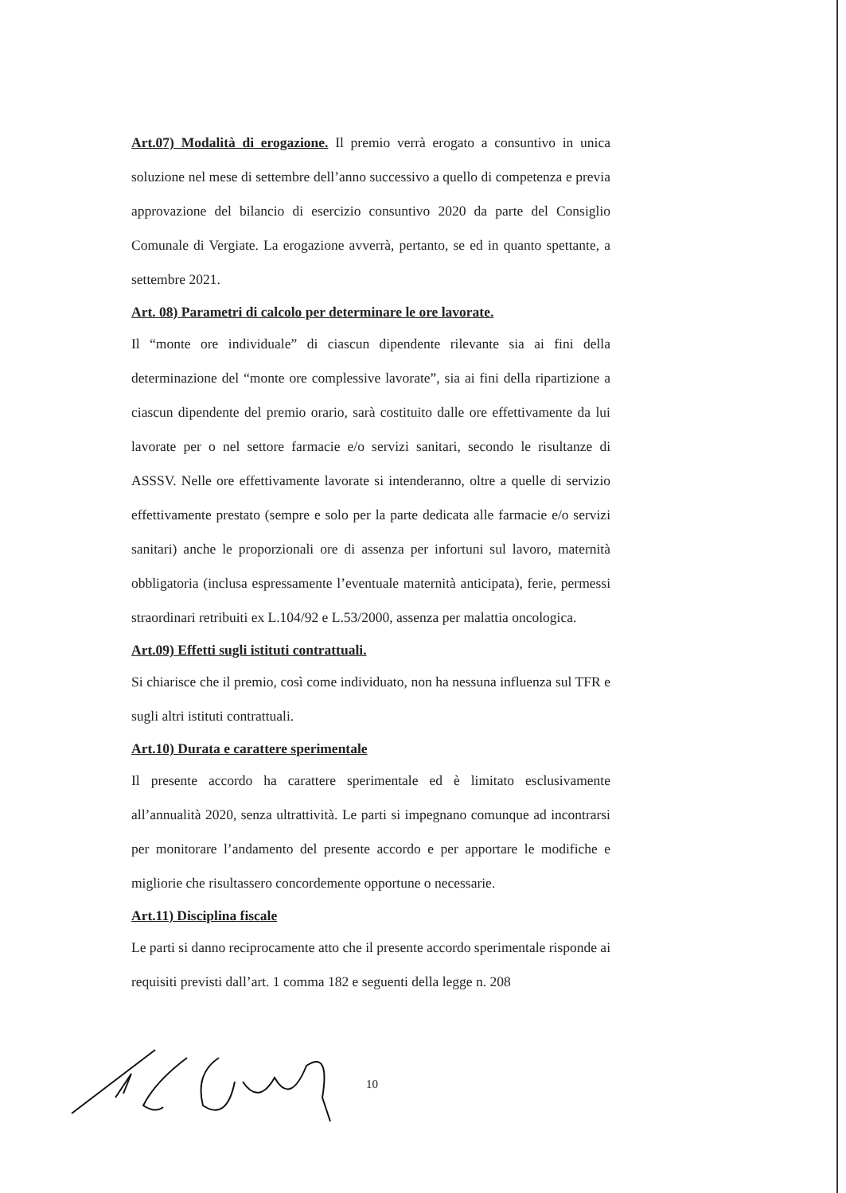Art.07) Modalità di erogazione. Il premio verrà erogato a consuntivo in unica soluzione nel mese di settembre dell’anno successivo a quello di competenza e previa approvazione del bilancio di esercizio consuntivo 2020 da parte del Consiglio Comunale di Vergiate. La erogazione avverrà, pertanto, se ed in quanto spettante, a settembre 2021.
Art. 08) Parametri di calcolo per determinare le ore lavorate.
Il “monte ore individuale” di ciascun dipendente rilevante sia ai fini della determinazione del “monte ore complessive lavorate”, sia ai fini della ripartizione a ciascun dipendente del premio orario, sarà costituito dalle ore effettivamente da lui lavorate per o nel settore farmacie e/o servizi sanitari, secondo le risultanze di ASSSV. Nelle ore effettivamente lavorate si intenderanno, oltre a quelle di servizio effettivamente prestato (sempre e solo per la parte dedicata alle farmacie e/o servizi sanitari) anche le proporzionali ore di assenza per infortuni sul lavoro, maternità obbligatoria (inclusa espressamente l’eventuale maternità anticipata), ferie, permessi straordinari retribuiti ex L.104/92 e L.53/2000, assenza per malattia oncologica.
Art.09) Effetti sugli istituti contrattuali.
Si chiarisce che il premio, così come individuato, non ha nessuna influenza sul TFR e sugli altri istituti contrattuali.
Art.10) Durata e carattere sperimentale
Il presente accordo ha carattere sperimentale ed è limitato esclusivamente all’annualità 2020, senza ultrattività. Le parti si impegnano comunque ad incontrarsi per monitorare l’andamento del presente accordo e per apportare le modifiche e migliorie che risultassero concordemente opportune o necessarie.
Art.11) Disciplina fiscale
Le parti si danno reciprocamente atto che il presente accordo sperimentale risponde ai requisiti previsti dall’art. 1 comma 182 e seguenti della legge n. 208
10